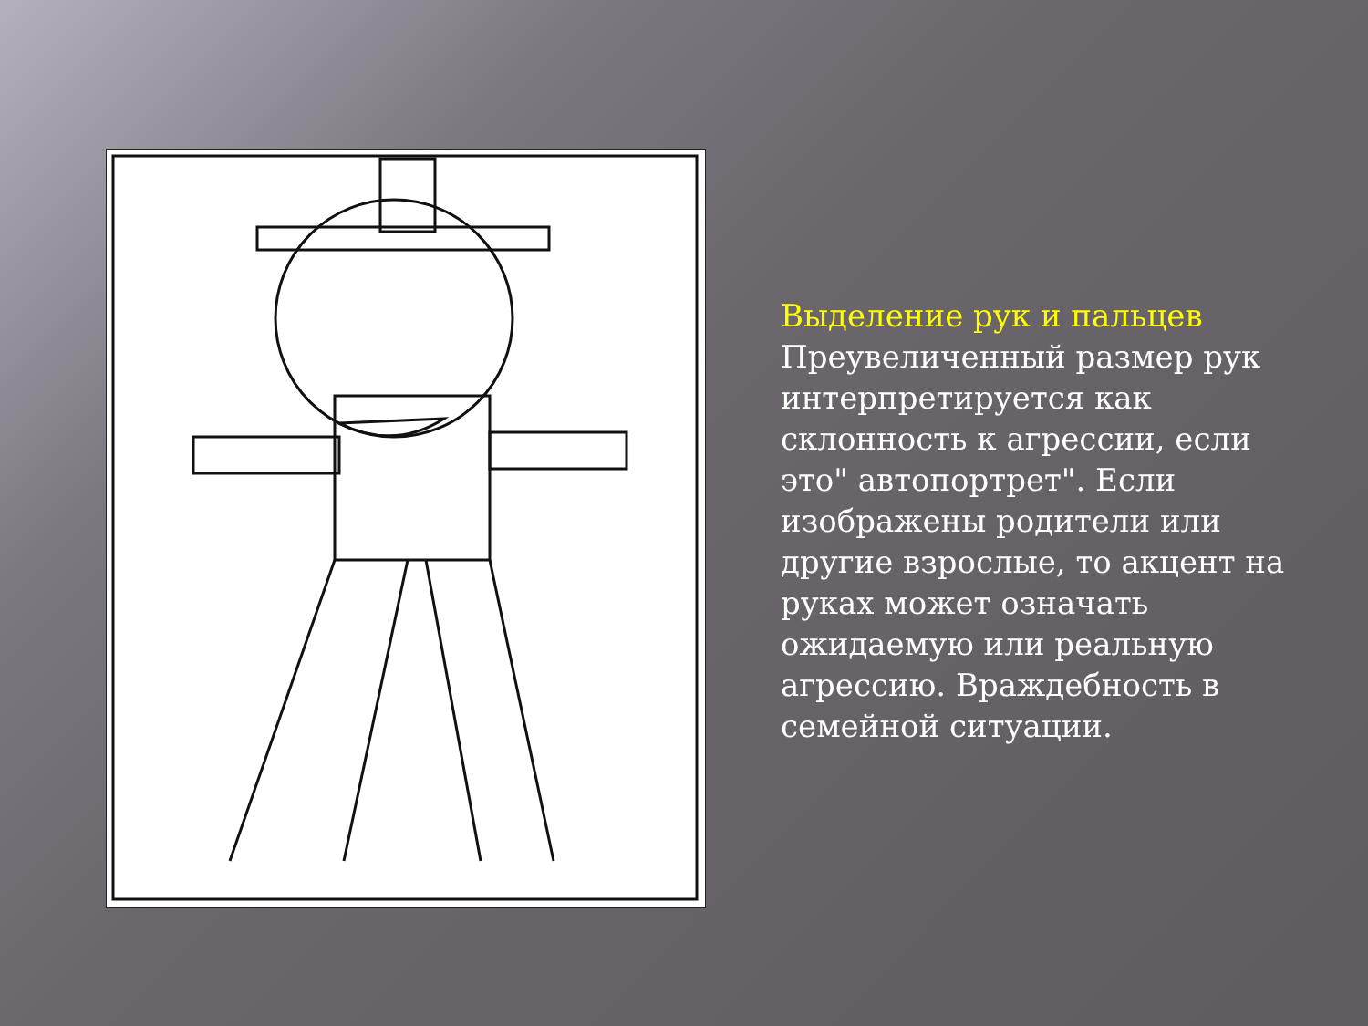Выделение рук и пальцев
Преувеличенный размер рук интерпретируется как склонность к агрессии, если это" автопортрет". Если изображены родители или другие взрослые, то акцент на руках может означать ожидаемую или реальную агрессию. Враждебность в семейной ситуации.